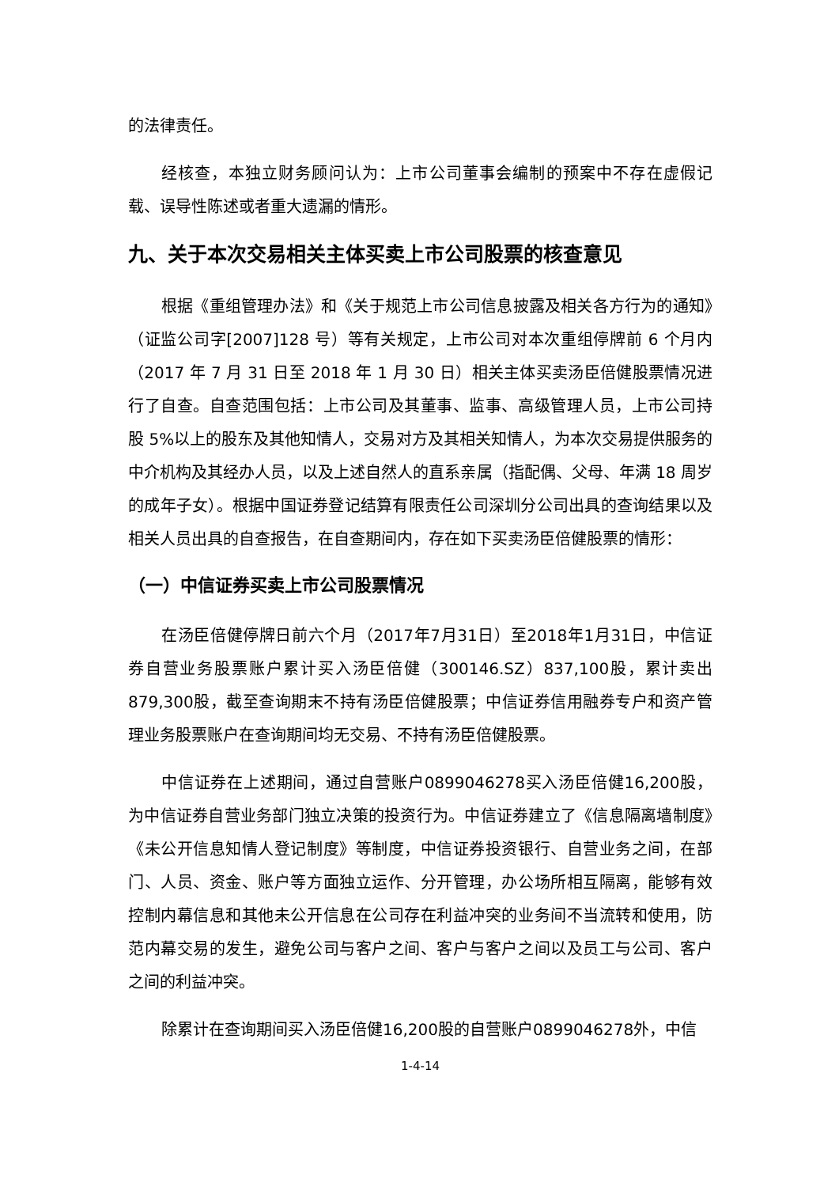的法律责任。
经核查，本独立财务顾问认为：上市公司董事会编制的预案中不存在虚假记载、误导性陈述或者重大遗漏的情形。
九、关于本次交易相关主体买卖上市公司股票的核查意见
根据《重组管理办法》和《关于规范上市公司信息披露及相关各方行为的通知》（证监公司字[2007]128 号）等有关规定，上市公司对本次重组停牌前 6 个月内（2017 年 7 月 31 日至 2018 年 1 月 30 日）相关主体买卖汤臣倍健股票情况进行了自查。自查范围包括：上市公司及其董事、监事、高级管理人员，上市公司持股 5%以上的股东及其他知情人，交易对方及其相关知情人，为本次交易提供服务的中介机构及其经办人员，以及上述自然人的直系亲属（指配偶、父母、年满 18 周岁的成年子女）。根据中国证券登记结算有限责任公司深圳分公司出具的查询结果以及相关人员出具的自查报告，在自查期间内，存在如下买卖汤臣倍健股票的情形：
（一）中信证券买卖上市公司股票情况
在汤臣倍健停牌日前六个月（2017年7月31日）至2018年1月31日，中信证券自营业务股票账户累计买入汤臣倍健（300146.SZ）837,100股，累计卖出879,300股，截至查询期末不持有汤臣倍健股票；中信证券信用融券专户和资产管理业务股票账户在查询期间均无交易、不持有汤臣倍健股票。
中信证券在上述期间，通过自营账户0899046278买入汤臣倍健16,200股，为中信证券自营业务部门独立决策的投资行为。中信证券建立了《信息隔离墙制度》《未公开信息知情人登记制度》等制度，中信证券投资银行、自营业务之间，在部门、人员、资金、账户等方面独立运作、分开管理，办公场所相互隔离，能够有效控制内幕信息和其他未公开信息在公司存在利益冲突的业务间不当流转和使用，防范内幕交易的发生，避免公司与客户之间、客户与客户之间以及员工与公司、客户之间的利益冲突。
除累计在查询期间买入汤臣倍健16,200股的自营账户0899046278外，中信
1-4-14